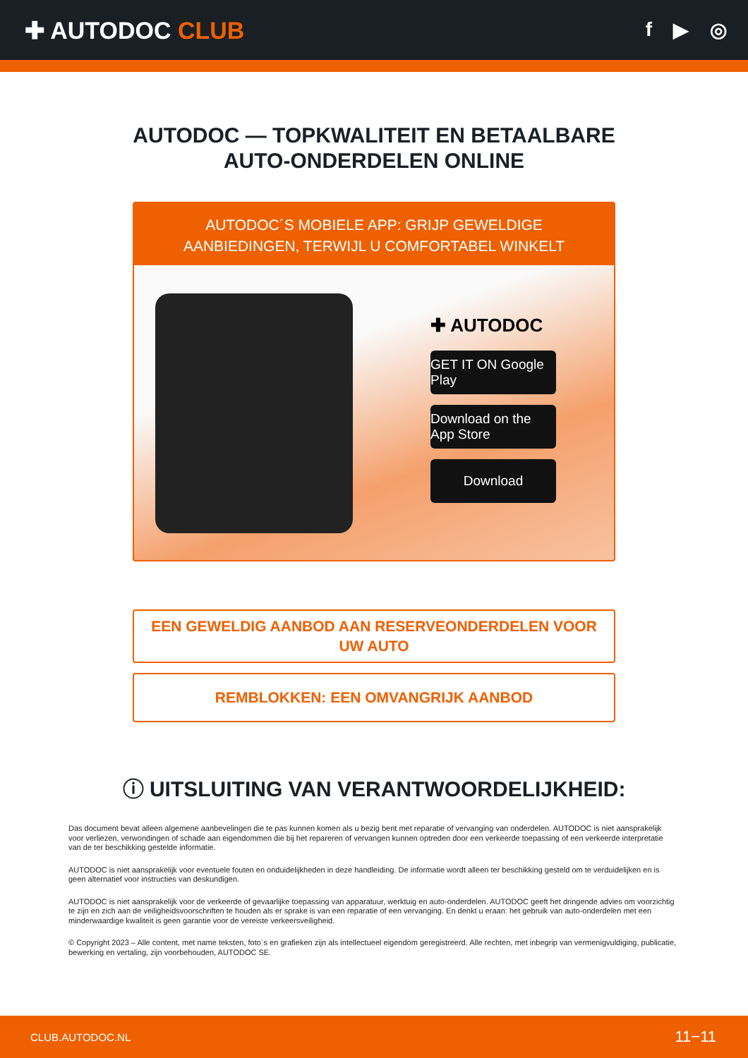✚ AUTODOC CLUB
f ▶ ◎
AUTODOC — TOPKWALITEIT EN BETAALBARE AUTO-ONDERDELEN ONLINE
AUTODOC´S MOBIELE APP: GRIJP GEWELDIGE AANBIEDINGEN, TERWIJL U COMFORTABEL WINKELT
✚ AUTODOC
GET IT ON Google Play
Download on the App Store
Download
EEN GEWELDIG AANBOD AAN RESERVEONDERDELEN VOOR UW AUTO
REMBLOKKEN: EEN OMVANGRIJK AANBOD
ⓘ UITSLUITING VAN VERANTWOORDELIJKHEID:
Das document bevat alleen algemene aanbevelingen die te pas kunnen komen als u bezig bent met reparatie of vervanging van onderdelen. AUTODOC is niet aansprakelijk voor verliezen, verwondingen of schade aan eigendommen die bij het repareren of vervangen kunnen optreden door een verkeerde toepassing of een verkeerde interpretatie van de ter beschikking gestelde informatie.
AUTODOC is niet aansprakelijk voor eventuele fouten en onduidelijkheden in deze handleiding. De informatie wordt alleen ter beschikking gesteld om te verduidelijken en is geen alternatief voor instructies van deskundigen.
AUTODOC is niet aansprakelijk voor de verkeerde of gevaarlijke toepassing van apparatuur, werktuig en auto-onderdelen. AUTODOC geeft het dringende advies om voorzichtig te zijn en zich aan de veiligheidsvoorschriften te houden als er sprake is van een reparatie of een vervanging. En denkt u eraan: het gebruik van auto-onderdelen met een minderwaardige kwaliteit is geen garantie voor de vereiste verkeersveiligheid.
© Copyright 2023 – Alle content, met name teksten, foto`s en grafieken zijn als intellectueel eigendom geregistreerd. Alle rechten, met inbegrip van vermenigvuldiging, publicatie, bewerking en vertaling, zijn voorbehouden, AUTODOC SE.
CLUB.AUTODOC.NL 11−11